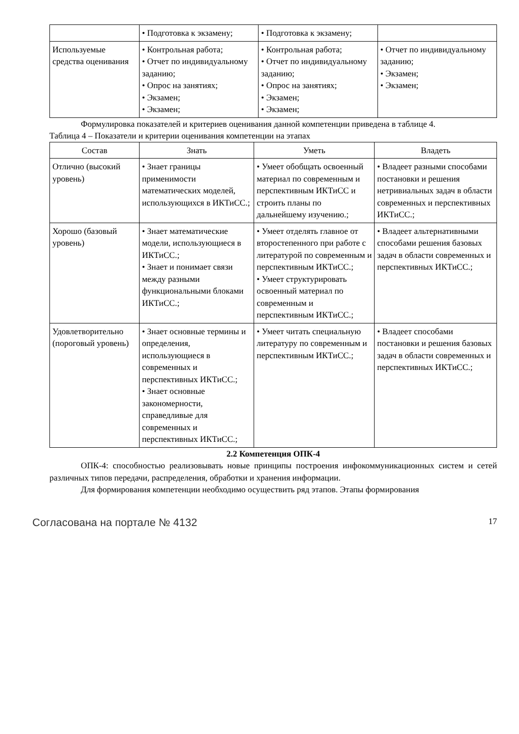| | • Подготовка к экзамену; | • Подготовка к экзамену; | |
| Используемые средства оценивания | • Контрольная работа; • Отчет по индивидуальному заданию; • Опрос на занятиях; • Экзамен; • Экзамен; | • Контрольная работа; • Отчет по индивидуальному заданию; • Опрос на занятиях; • Экзамен; • Экзамен; | • Отчет по индивидуальному заданию; • Экзамен; • Экзамен; |
Формулировка показателей и критериев оценивания данной компетенции приведена в таблице 4.
Таблица 4 – Показатели и критерии оценивания компетенции на этапах
| Состав | Знать | Уметь | Владеть |
| --- | --- | --- | --- |
| Отлично (высокий уровень) | • Знает границы применимости математических моделей, использующихся в ИКТиСС.; | • Умеет обобщать освоенный материал по современным и перспективным ИКТиСС и строить планы по дальнейшему изучению.; | • Владеет разными способами постановки и решения нетривиальных задач в области современных и перспективных ИКТиСС.; |
| Хорошо (базовый уровень) | • Знает математические модели, использующиеся в ИКТиСС.; • Знает и понимает связи между разными функциональными блоками ИКТиСС.; | • Умеет отделять главное от второстепенного при работе с литературой по современным и перспективным ИКТиСС.; • Умеет структурировать освоенный материал по современным и перспективным ИКТиСС.; | • Владеет альтернативными способами решения базовых задач в области современных и перспективных ИКТиСС.; |
| Удовлетворительно (пороговый уровень) | • Знает основные термины и определения, использующиеся в современных и перспективных ИКТиСС.; • Знает основные закономерности, справедливые для современных и перспективных ИКТиСС.; | • Умеет читать специальную литературу по современным и перспективным ИКТиСС.; | • Владеет способами постановки и решения базовых задач в области современных и перспективных ИКТиСС.; |
2.2 Компетенция ОПК-4
ОПК-4: способностью реализовывать новые принципы построения инфокоммуникационных систем и сетей различных типов передачи, распределения, обработки и хранения информации.
Для формирования компетенции необходимо осуществить ряд этапов. Этапы формирования
Согласована на портале № 4132 17